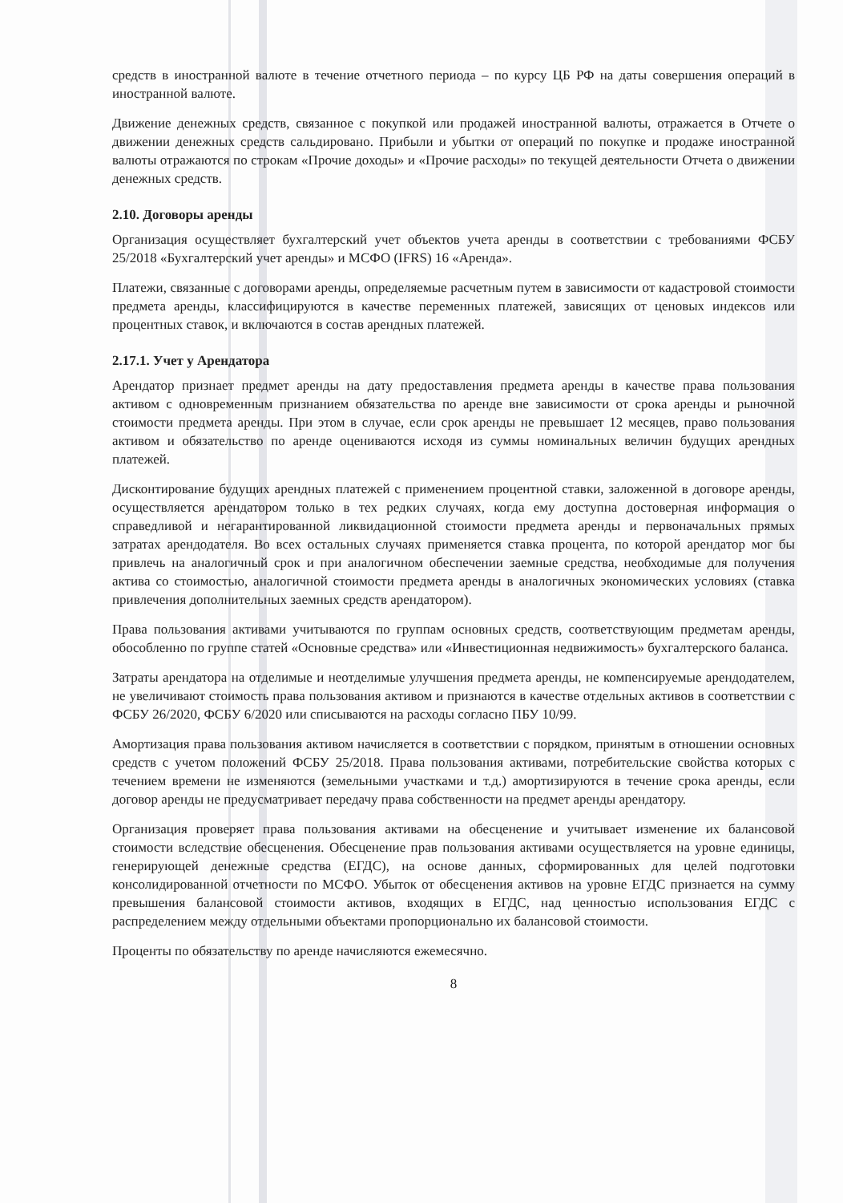средств в иностранной валюте в течение отчетного периода – по курсу ЦБ РФ на даты совершения операций в иностранной валюте.
Движение денежных средств, связанное с покупкой или продажей иностранной валюты, отражается в Отчете о движении денежных средств сальдировано. Прибыли и убытки от операций по покупке и продаже иностранной валюты отражаются по строкам «Прочие доходы» и «Прочие расходы» по текущей деятельности Отчета о движении денежных средств.
2.10. Договоры аренды
Организация осуществляет бухгалтерский учет объектов учета аренды в соответствии с требованиями ФСБУ 25/2018 «Бухгалтерский учет аренды» и МСФО (IFRS) 16 «Аренда».
Платежи, связанные с договорами аренды, определяемые расчетным путем в зависимости от кадастровой стоимости предмета аренды, классифицируются в качестве переменных платежей, зависящих от ценовых индексов или процентных ставок, и включаются в состав арендных платежей.
2.17.1. Учет у Арендатора
Арендатор признает предмет аренды на дату предоставления предмета аренды в качестве права пользования активом с одновременным признанием обязательства по аренде вне зависимости от срока аренды и рыночной стоимости предмета аренды. При этом в случае, если срок аренды не превышает 12 месяцев, право пользования активом и обязательство по аренде оцениваются исходя из суммы номинальных величин будущих арендных платежей.
Дисконтирование будущих арендных платежей с применением процентной ставки, заложенной в договоре аренды, осуществляется арендатором только в тех редких случаях, когда ему доступна достоверная информация о справедливой и негарантированной ликвидационной стоимости предмета аренды и первоначальных прямых затратах арендодателя. Во всех остальных случаях применяется ставка процента, по которой арендатор мог бы привлечь на аналогичный срок и при аналогичном обеспечении заемные средства, необходимые для получения актива со стоимостью, аналогичной стоимости предмета аренды в аналогичных экономических условиях (ставка привлечения дополнительных заемных средств арендатором).
Права пользования активами учитываются по группам основных средств, соответствующим предметам аренды, обособленно по группе статей «Основные средства» или «Инвестиционная недвижимость» бухгалтерского баланса.
Затраты арендатора на отделимые и неотделимые улучшения предмета аренды, не компенсируемые арендодателем, не увеличивают стоимость права пользования активом и признаются в качестве отдельных активов в соответствии с ФСБУ 26/2020, ФСБУ 6/2020 или списываются на расходы согласно ПБУ 10/99.
Амортизация права пользования активом начисляется в соответствии с порядком, принятым в отношении основных средств с учетом положений ФСБУ 25/2018. Права пользования активами, потребительские свойства которых с течением времени не изменяются (земельными участками и т.д.) амортизируются в течение срока аренды, если договор аренды не предусматривает передачу права собственности на предмет аренды арендатору.
Организация проверяет права пользования активами на обесценение и учитывает изменение их балансовой стоимости вследствие обесценения. Обесценение прав пользования активами осуществляется на уровне единицы, генерирующей денежные средства (ЕГДС), на основе данных, сформированных для целей подготовки консолидированной отчетности по МСФО. Убыток от обесценения активов на уровне ЕГДС признается на сумму превышения балансовой стоимости активов, входящих в ЕГДС, над ценностью использования ЕГДС с распределением между отдельными объектами пропорционально их балансовой стоимости.
Проценты по обязательству по аренде начисляются ежемесячно.
8